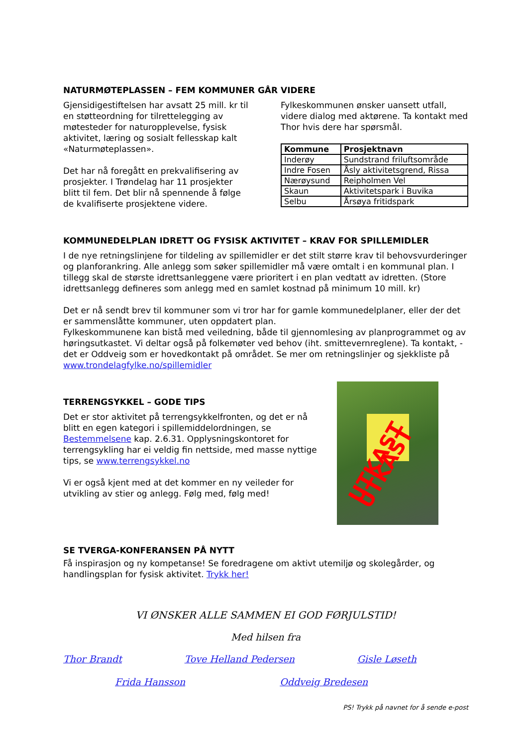NATURMØTEPLASSEN – FEM KOMMUNER GÅR VIDERE
Gjensidigestiftelsen har avsatt 25 mill. kr til en støtteordning for tilrettelegging av møtesteder for naturopplevelse, fysisk aktivitet, læring og sosialt fellesskap kalt «Naturmøteplassen».
Det har nå foregått en prekvalifisering av prosjekter. I Trøndelag har 11 prosjekter blitt til fem. Det blir nå spennende å følge de kvalifiserte prosjektene videre.
Fylkeskommunen ønsker uansett utfall, videre dialog med aktørene. Ta kontakt med Thor hvis dere har spørsmål.
| Kommune | Prosjektnavn |
| --- | --- |
| Inderøy | Sundstrand friluftsområde |
| Indre Fosen | Åsly aktivitetsgrend, Rissa |
| Nærøysund | Reipholmen Vel |
| Skaun | Aktivitetspark i Buvika |
| Selbu | Årsøya fritidspark |
KOMMUNEDELPLAN IDRETT OG FYSISK AKTIVITET – KRAV FOR SPILLEMIDLER
I de nye retningslinjene for tildeling av spillemidler er det stilt større krav til behovsvurderinger og planforankring. Alle anlegg som søker spillemidler må være omtalt i en kommunal plan. I tillegg skal de største idrettsanleggene være prioritert i en plan vedtatt av idretten. (Store idrettsanlegg defineres som anlegg med en samlet kostnad på minimum 10 mill. kr)
Det er nå sendt brev til kommuner som vi tror har for gamle kommunedelplaner, eller der det er sammenslåtte kommuner, uten oppdatert plan.
Fylkeskommunene kan bistå med veiledning, både til gjennomlesing av planprogrammet og av høringsutkastet. Vi deltar også på folkemøter ved behov (iht. smittevernreglene). Ta kontakt, -det er Oddveig som er hovedkontakt på området. Se mer om retningslinjer og sjekkliste på www.trondelagfylke.no/spillemidler
TERRENGSYKKEL – GODE TIPS
Det er stor aktivitet på terrengsykkelfronten, og det er nå blitt en egen kategori i spillemiddelordningen, se Bestemmelsene kap. 2.6.31. Opplysningskontoret for terrengsykling har ei veldig fin nettside, med masse nyttige tips, se www.terrengsykkel.no
Vi er også kjent med at det kommer en ny veileder for utvikling av stier og anlegg. Følg med, følg med!
UTKAST UTKAST
SE TVERGA-KONFERANSEN PÅ NYTT
Få inspirasjon og ny kompetanse! Se foredragene om aktivt utemiljø og skolegårder, og handlingsplan for fysisk aktivitet. Trykk her!
VI ØNSKER ALLE SAMMEN EI GOD FØRJULSTID!
Med hilsen fra
Thor Brandt Tove Helland Pedersen Gisle Løseth
Frida Hansson Oddveig Bredesen
PS! Trykk på navnet for å sende e-post